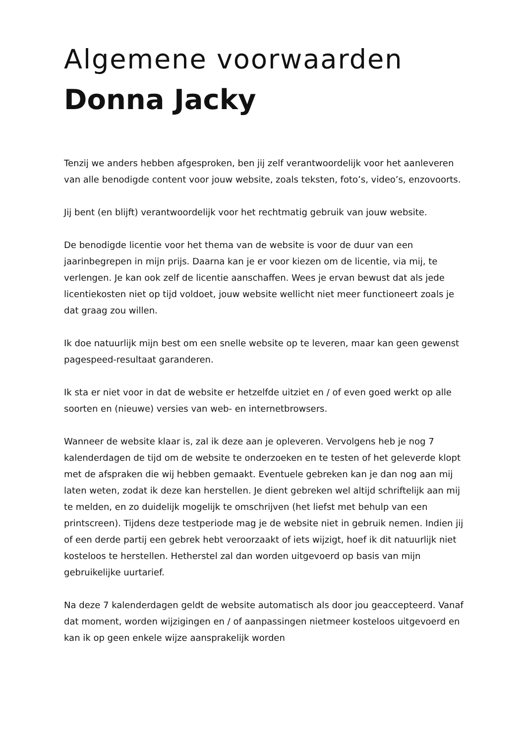Algemene voorwaarden
Donna Jacky
Tenzij we anders hebben afgesproken, ben jij zelf verantwoordelijk voor het aanleveren van alle benodigde content voor jouw website, zoals teksten, foto’s, video’s, enzovoorts.
Jij bent (en blijft) verantwoordelijk voor het rechtmatig gebruik van jouw website.
De benodigde licentie voor het thema van de website is voor de duur van een jaarinbegrepen in mijn prijs. Daarna kan je er voor kiezen om de licentie, via mij, te verlengen. Je kan ook zelf de licentie aanschaffen. Wees je ervan bewust dat als jede licentiekosten niet op tijd voldoet, jouw website wellicht niet meer functioneert zoals je dat graag zou willen.
Ik doe natuurlijk mijn best om een snelle website op te leveren, maar kan geen gewenst pagespeed-resultaat garanderen.
Ik sta er niet voor in dat de website er hetzelfde uitziet en / of even goed werkt op alle soorten en (nieuwe) versies van web- en internetbrowsers.
Wanneer de website klaar is, zal ik deze aan je opleveren. Vervolgens heb je nog 7 kalenderdagen de tijd om de website te onderzoeken en te testen of het geleverde klopt met de afspraken die wij hebben gemaakt. Eventuele gebreken kan je dan nog aan mij laten weten, zodat ik deze kan herstellen. Je dient gebreken wel altijd schriftelijk aan mij te melden, en zo duidelijk mogelijk te omschrijven (het liefst met behulp van een printscreen). Tijdens deze testperiode mag je de website niet in gebruik nemen. Indien jij of een derde partij een gebrek hebt veroorzaakt of iets wijzigt, hoef ik dit natuurlijk niet kosteloos te herstellen. Hetherstel zal dan worden uitgevoerd op basis van mijn gebruikelijke uurtarief.
Na deze 7 kalenderdagen geldt de website automatisch als door jou geaccepteerd. Vanaf dat moment, worden wijzigingen en / of aanpassingen nietmeer kosteloos uitgevoerd en kan ik op geen enkele wijze aansprakelijk worden